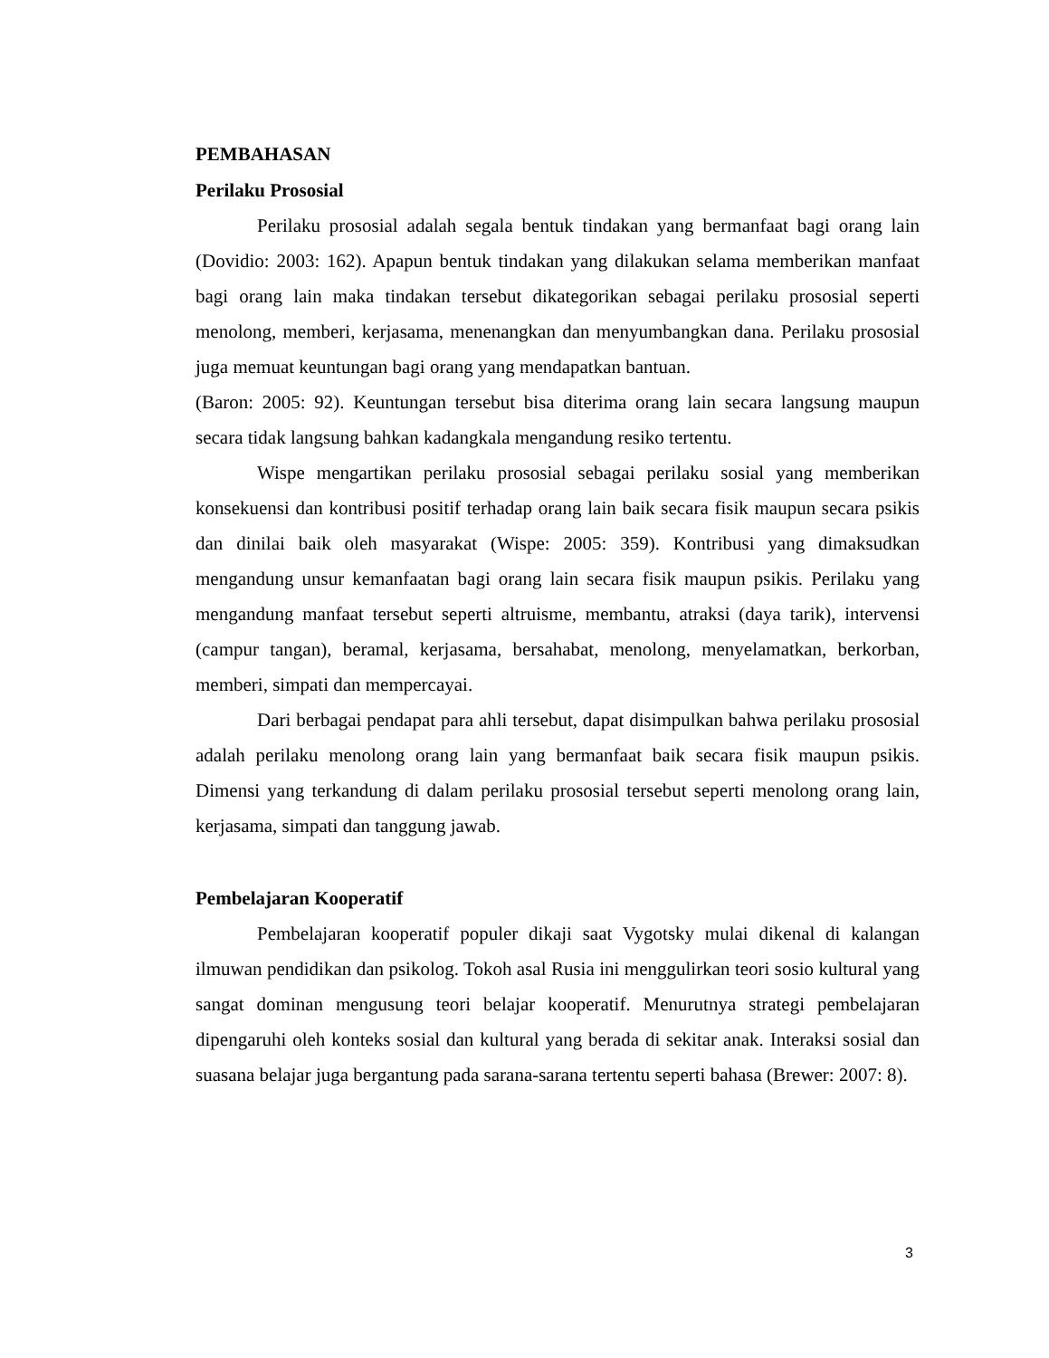PEMBAHASAN
Perilaku Prososial
Perilaku prososial adalah segala bentuk tindakan yang bermanfaat bagi orang lain (Dovidio: 2003: 162). Apapun bentuk tindakan yang dilakukan selama memberikan manfaat bagi orang lain maka tindakan tersebut dikategorikan sebagai perilaku prososial seperti menolong, memberi, kerjasama, menenangkan dan menyumbangkan dana. Perilaku prososial juga memuat keuntungan bagi orang yang mendapatkan bantuan.
(Baron: 2005: 92). Keuntungan tersebut bisa diterima orang lain secara langsung maupun secara tidak langsung bahkan kadangkala mengandung resiko tertentu.
Wispe mengartikan perilaku prososial sebagai perilaku sosial yang memberikan konsekuensi dan kontribusi positif terhadap orang lain baik secara fisik maupun secara psikis dan dinilai baik oleh masyarakat (Wispe: 2005: 359). Kontribusi yang dimaksudkan mengandung unsur kemanfaatan bagi orang lain secara fisik maupun psikis. Perilaku yang mengandung manfaat tersebut seperti altruisme, membantu, atraksi (daya tarik), intervensi (campur tangan), beramal, kerjasama, bersahabat, menolong, menyelamatkan, berkorban, memberi, simpati dan mempercayai.
Dari berbagai pendapat para ahli tersebut, dapat disimpulkan bahwa perilaku prososial adalah perilaku menolong orang lain yang bermanfaat baik secara fisik maupun psikis. Dimensi yang terkandung di dalam perilaku prososial tersebut seperti menolong orang lain, kerjasama, simpati dan tanggung jawab.
Pembelajaran Kooperatif
Pembelajaran kooperatif populer dikaji saat Vygotsky mulai dikenal di kalangan ilmuwan pendidikan dan psikolog. Tokoh asal Rusia ini menggulirkan teori sosio kultural yang sangat dominan mengusung teori belajar kooperatif. Menurutnya strategi pembelajaran dipengaruhi oleh konteks sosial dan kultural yang berada di sekitar anak. Interaksi sosial dan suasana belajar juga bergantung pada sarana-sarana tertentu seperti bahasa (Brewer: 2007: 8).
3